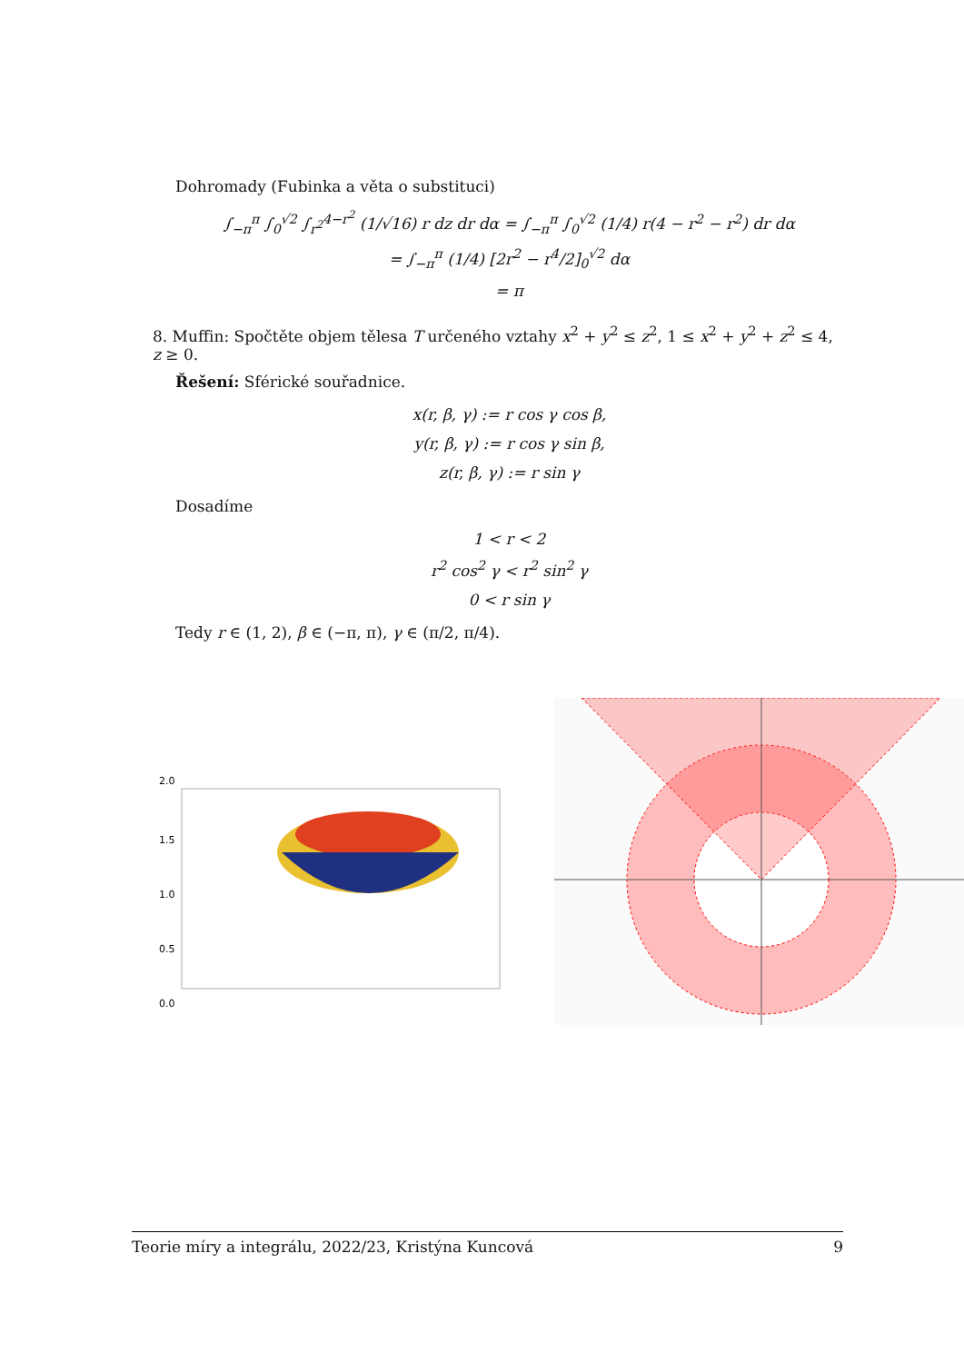Dohromady (Fubinka a věta o substituci)
∫<sub>−π</sub><sup>π</sup> ∫<sub>0</sub><sup>√2</sup> ∫<sub>r<sup>2</sup></sub><sup>4−r<sup>2</sup></sup> (1/√16) r dz dr dα = ∫<sub>−π</sub><sup>π</sup> ∫<sub>0</sub><sup>√2</sup> (1/4) r(4 − r<sup>2</sup> − r<sup>2</sup>) dr dα
= ∫<sub>−π</sub><sup>π</sup> (1/4) [2r<sup>2</sup> − r<sup>4</sup>/2]<sub>0</sub><sup>√2</sup> dα
= π
8. Muffin: Spočtěte objem tělesa T určeného vztahy x<sup>2</sup> + y<sup>2</sup> ≤ z<sup>2</sup>, 1 ≤ x<sup>2</sup> + y<sup>2</sup> + z<sup>2</sup> ≤ 4, z ≥ 0.
Řešení: Sférické souřadnice.
x(r, β, γ) := r cos γ cos β,
y(r, β, γ) := r cos γ sin β,
z(r, β, γ) := r sin γ
Dosadíme
1 < r < 2
r<sup>2</sup> cos<sup>2</sup> γ < r<sup>2</sup> sin<sup>2</sup> γ
0 < r sin γ
Tedy r ∈ (1, 2), β ∈ (−π, π), γ ∈ (π/2, π/4).
2.0
1.5
1.0
0.5
0.0
Teorie míry a integrálu, 2022/23, Kristýna Kuncová 9